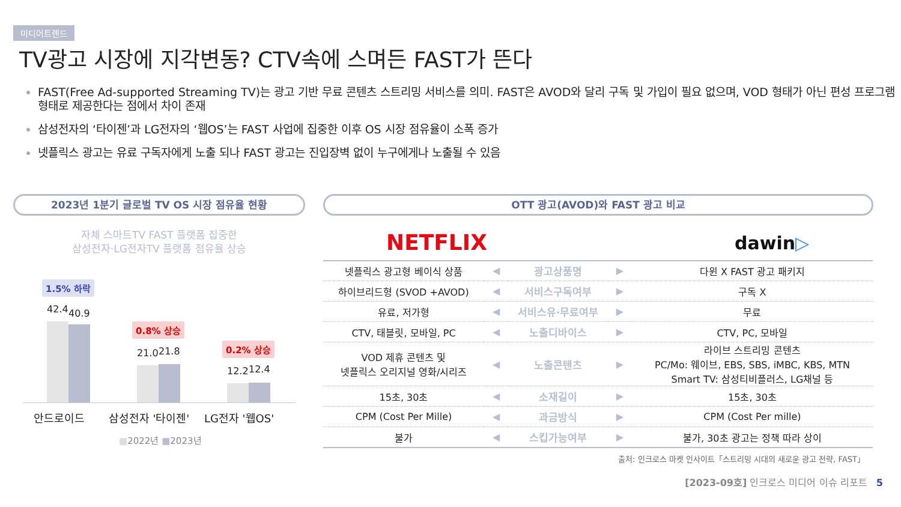미디어트렌드
TV광고 시장에 지각변동? CTV속에 스며든 FAST가 뜬다
FAST(Free Ad-supported Streaming TV)는 광고 기반 무료 콘텐츠 스트리밍 서비스를 의미. FAST은 AVOD와 달리 구독 및 가입이 필요 없으며, VOD 형태가 아닌 편성 프로그램 형태로 제공한다는 점에서 차이 존재
삼성전자의 ‘타이젠’과 LG전자의 ‘웹OS’는 FAST 사업에 집중한 이후 OS 시장 점유율이 소폭 증가
넷플릭스 광고는 유료 구독자에게 노출 되나 FAST 광고는 진입장벽 없이 누구에게나 노출될 수 있음
2023년 1분기 글로벌 TV OS 시장 점유율 현황 OTT 광고(AVOD)와 FAST 광고 비교
자체 스마트TV FAST 플랫폼 집중한
삼성전자·LG전자TV 플랫폼 점유율 상승
1.5% 하락
42.4 40.9
0.8% 상승
21.0 21.8 0.2% 상승
12.2 12.4
안드로이드
삼성전자 '타이젠'
LG전자 '웹OS'
■2022년 ■2023년
NETFLIX dawin▷
| 넷플릭스 광고형 베이식 상품 | ◀ | 광고상품명 | ▶ | 다윈 X FAST 광고 패키지 |
| 하이브리드형 (SVOD +AVOD) | ◀ | 서비스구독여부 | ▶ | 구독 X |
| 유료, 저가형 | ◀ | 서비스유·무료여부 | ▶ | 무료 |
| CTV, 태블릿, 모바일, PC | ◀ | 노출디바이스 | ▶ | CTV, PC, 모바일 |
| VOD 제휴 콘텐츠 및 넷플릭스 오리지널 영화/시리즈 | ◀ | 노출콘텐츠 | ▶ | 라이브 스트리밍 콘텐츠 PC/Mo: 웨이브, EBS, SBS, iMBC, KBS, MTN Smart TV: 삼성티비플러스, LG채널 등 |
| 15초, 30초 | ◀ | 소재길이 | ▶ | 15초, 30초 |
| CPM (Cost Per Mille) | ◀ | 과금방식 | ▶ | CPM (Cost Per mille) |
| 불가 | ◀ | 스킵가능여부 | ▶ | 불가, 30초 광고는 정책 따라 상이 |
출처: 인크로스 마켓 인사이트「스트리밍 시대의 새로운 광고 전략, FAST」
[2023-09호] 인크로스 미디어 이슈 리포트 5